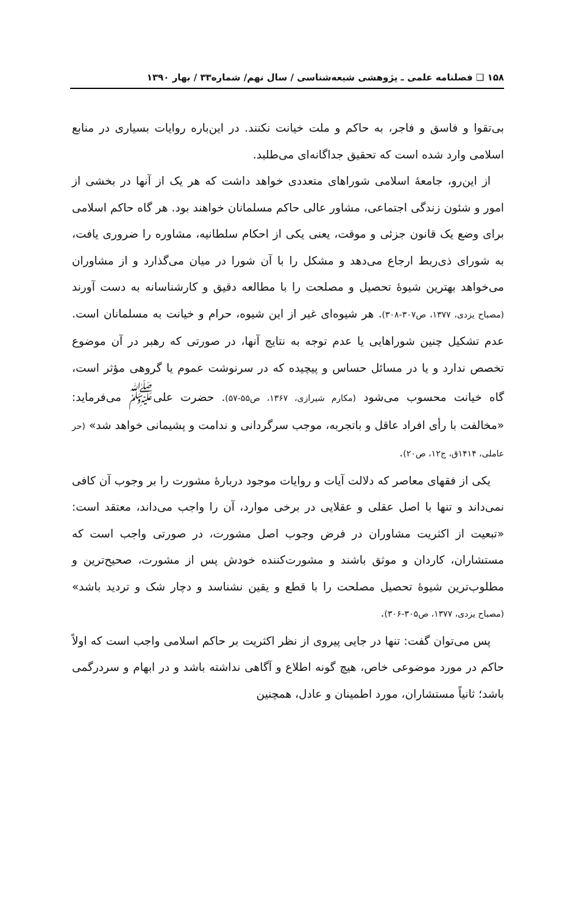۱۵۸ ❑ فصلنامه علمی ـ پژوهشی شیعه‌شناسی / سال نهم/ شماره۳۳ / بهار ۱۳۹۰
بی‌تقوا و فاسق و فاجر، به حاکم و ملت خیانت نکنند. در این‌باره روایات بسیاری در منابع اسلامی وارد شده است که تحقیق جداگانه‌ای می‌طلبد.
از این‌رو، جامعهٔ اسلامی شوراهای متعددی خواهد داشت که هر یک از آنها در بخشی از امور و شئون زندگی اجتماعی، مشاور عالی حاکم مسلمانان خواهند بود. هر گاه حاکم اسلامی برای وضع یک قانون جزئی و موقت، یعنی یکی از احکام سلطانیه، مشاوره را ضروری یافت، به شورای ذی‌ربط ارجاع می‌دهد و مشکل را با آن شورا در میان می‌گذارد و از مشاوران می‌خواهد بهترین شیوهٔ تحصیل و مصلحت را با مطالعه دقیق و کارشناسانه به دست آورند (مصباح یزدی، ۱۳۷۷، ص۳۰۷-۳۰۸). هر شیوه‌ای غیر از این شیوه، حرام و خیانت به مسلمانان است. عدم تشکیل چنین شوراهایی یا عدم توجه به نتایج آنها، در صورتی که رهبر در آن موضوع تخصص ندارد و یا در مسائل حساس و پیچیده که در سرنوشت عموم یا گروهی مؤثر است، گاه خیانت محسوب می‌شود (مکارم شیرازی، ۱۳۶۷، ص۵۵-۵۷). حضرت علی<sup>ﷺ</sup> می‌فرماید: «مخالفت با رأی افراد عاقل و باتجربه، موجب سرگردانی و ندامت و پشیمانی خواهد شد» (حر عاملی، ۱۴۱۴ق، ج۱۲، ص۲۰).
یکی از فقهای معاصر که دلالت آیات و روایات موجود دربارهٔ مشورت را بر وجوب آن کافی نمی‌داند و تنها با اصل عقلی و عقلایی در برخی موارد، آن را واجب می‌داند، معتقد است: «تبعیت از اکثریت مشاوران در فرض وجوب اصل مشورت، در صورتی واجب است که مستشاران، کاردان و موثق باشند و مشورت‌کننده خودش پس از مشورت، صحیح‌ترین و مطلوب‌ترین شیوهٔ تحصیل مصلحت را با قطع و یقین نشناسد و دچار شک و تردید باشد» (مصباح یزدی، ۱۳۷۷، ص۳۰۵-۳۰۶).
پس می‌توان گفت: تنها در جایی پیروی از نظر اکثریت بر حاکم اسلامی واجب است که اولاً حاکم در مورد موضوعی خاص، هیچ گونه اطلاع و آگاهی نداشته باشد و در ابهام و سردرگمی باشد؛ ثانیاً مستشاران، مورد اطمینان و عادل، همچنین